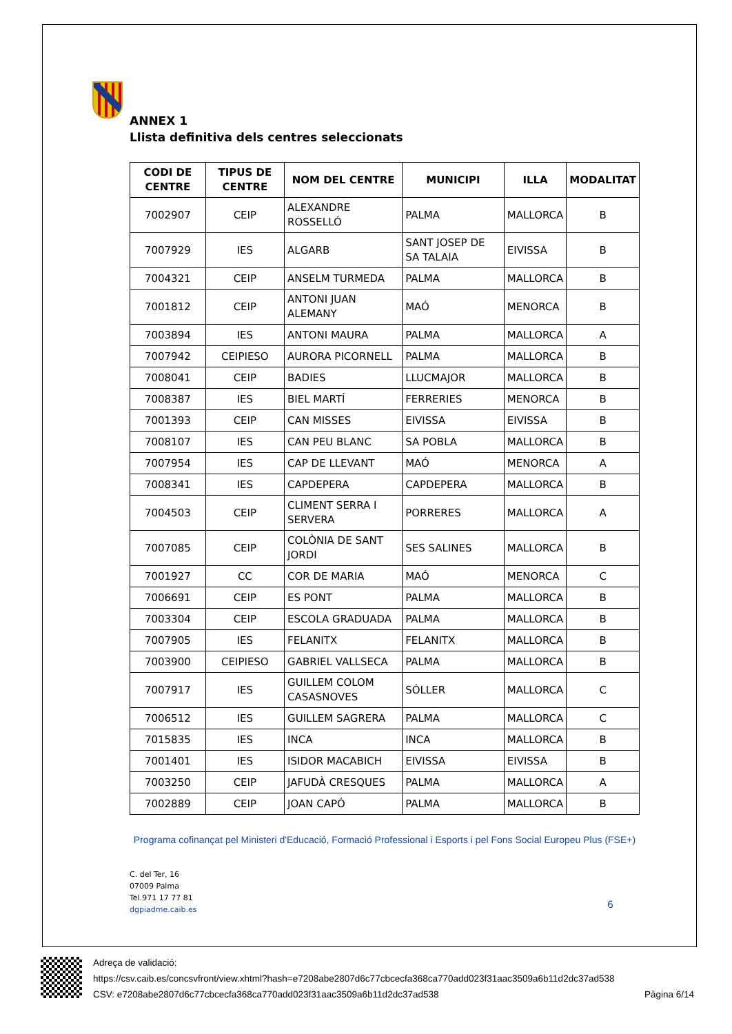ANNEX 1
Llista definitiva dels centres seleccionats
| CODI DE CENTRE | TIPUS DE CENTRE | NOM DEL CENTRE | MUNICIPI | ILLA | MODALITAT |
| --- | --- | --- | --- | --- | --- |
| 7002907 | CEIP | ALEXANDRE ROSSELLÓ | PALMA | MALLORCA | B |
| 7007929 | IES | ALGARB | SANT JOSEP DE SA TALAIA | EIVISSA | B |
| 7004321 | CEIP | ANSELM TURMEDA | PALMA | MALLORCA | B |
| 7001812 | CEIP | ANTONI JUAN ALEMANY | MAÓ | MENORCA | B |
| 7003894 | IES | ANTONI MAURA | PALMA | MALLORCA | A |
| 7007942 | CEIPIESO | AURORA PICORNELL | PALMA | MALLORCA | B |
| 7008041 | CEIP | BADIES | LLUCMAJOR | MALLORCA | B |
| 7008387 | IES | BIEL MARTÍ | FERRERIES | MENORCA | B |
| 7001393 | CEIP | CAN MISSES | EIVISSA | EIVISSA | B |
| 7008107 | IES | CAN PEU BLANC | SA POBLA | MALLORCA | B |
| 7007954 | IES | CAP DE LLEVANT | MAÓ | MENORCA | A |
| 7008341 | IES | CAPDEPERA | CAPDEPERA | MALLORCA | B |
| 7004503 | CEIP | CLIMENT SERRA I SERVERA | PORRERES | MALLORCA | A |
| 7007085 | CEIP | COLÒNIA DE SANT JORDI | SES SALINES | MALLORCA | B |
| 7001927 | CC | COR DE MARIA | MAÓ | MENORCA | C |
| 7006691 | CEIP | ES PONT | PALMA | MALLORCA | B |
| 7003304 | CEIP | ESCOLA GRADUADA | PALMA | MALLORCA | B |
| 7007905 | IES | FELANITX | FELANITX | MALLORCA | B |
| 7003900 | CEIPIESO | GABRIEL VALLSECA | PALMA | MALLORCA | B |
| 7007917 | IES | GUILLEM COLOM CASASNOVES | SÓLLER | MALLORCA | C |
| 7006512 | IES | GUILLEM SAGRERA | PALMA | MALLORCA | C |
| 7015835 | IES | INCA | INCA | MALLORCA | B |
| 7001401 | IES | ISIDOR MACABICH | EIVISSA | EIVISSA | B |
| 7003250 | CEIP | JAFUDÀ CRESQUES | PALMA | MALLORCA | A |
| 7002889 | CEIP | JOAN CAPÓ | PALMA | MALLORCA | B |
Programa cofinançat pel Ministeri d'Educació, Formació Professional i Esports i pel Fons Social Europeu Plus (FSE+)
C. del Ter, 16
07009 Palma
Tel.971 17 77 81
dgpiadme.caib.es
6
Adreça de validació:
https://csv.caib.es/concsvfront/view.xhtml?hash=e7208abe2807d6c77cbcecfa368ca770add023f31aac3509a6b11d2dc37ad538
CSV: e7208abe2807d6c77cbcecfa368ca770add023f31aac3509a6b11d2dc37ad538 Pàgina 6/14